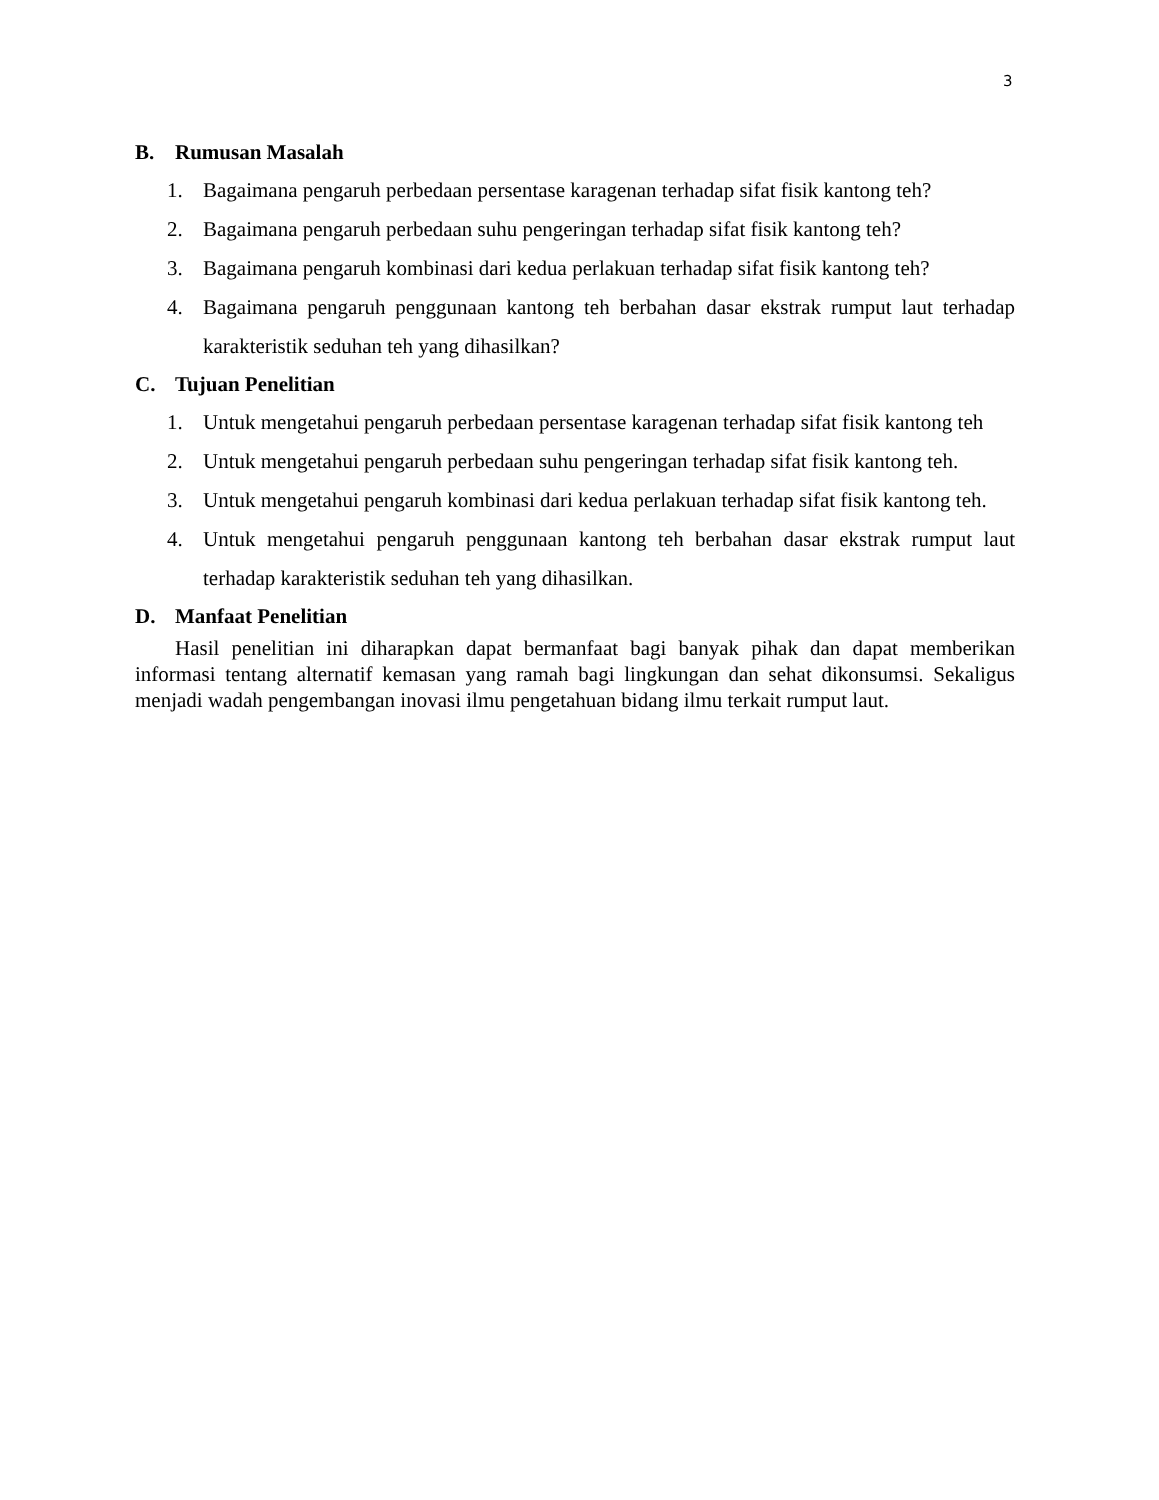3
B. Rumusan Masalah
1. Bagaimana pengaruh perbedaan persentase karagenan terhadap sifat fisik kantong teh?
2. Bagaimana pengaruh perbedaan suhu pengeringan terhadap sifat fisik kantong teh?
3. Bagaimana pengaruh kombinasi dari kedua perlakuan terhadap sifat fisik kantong teh?
4. Bagaimana pengaruh penggunaan kantong teh berbahan dasar ekstrak rumput laut terhadap karakteristik seduhan teh yang dihasilkan?
C. Tujuan Penelitian
1. Untuk mengetahui pengaruh perbedaan persentase karagenan terhadap sifat fisik kantong teh
2. Untuk mengetahui pengaruh perbedaan suhu pengeringan terhadap sifat fisik kantong teh.
3. Untuk mengetahui pengaruh kombinasi dari kedua perlakuan terhadap sifat fisik kantong teh.
4. Untuk mengetahui pengaruh penggunaan kantong teh berbahan dasar ekstrak rumput laut terhadap karakteristik seduhan teh yang dihasilkan.
D. Manfaat Penelitian
Hasil penelitian ini diharapkan dapat bermanfaat bagi banyak pihak dan dapat memberikan informasi tentang alternatif kemasan yang ramah bagi lingkungan dan sehat dikonsumsi. Sekaligus menjadi wadah pengembangan inovasi ilmu pengetahuan bidang ilmu terkait rumput laut.